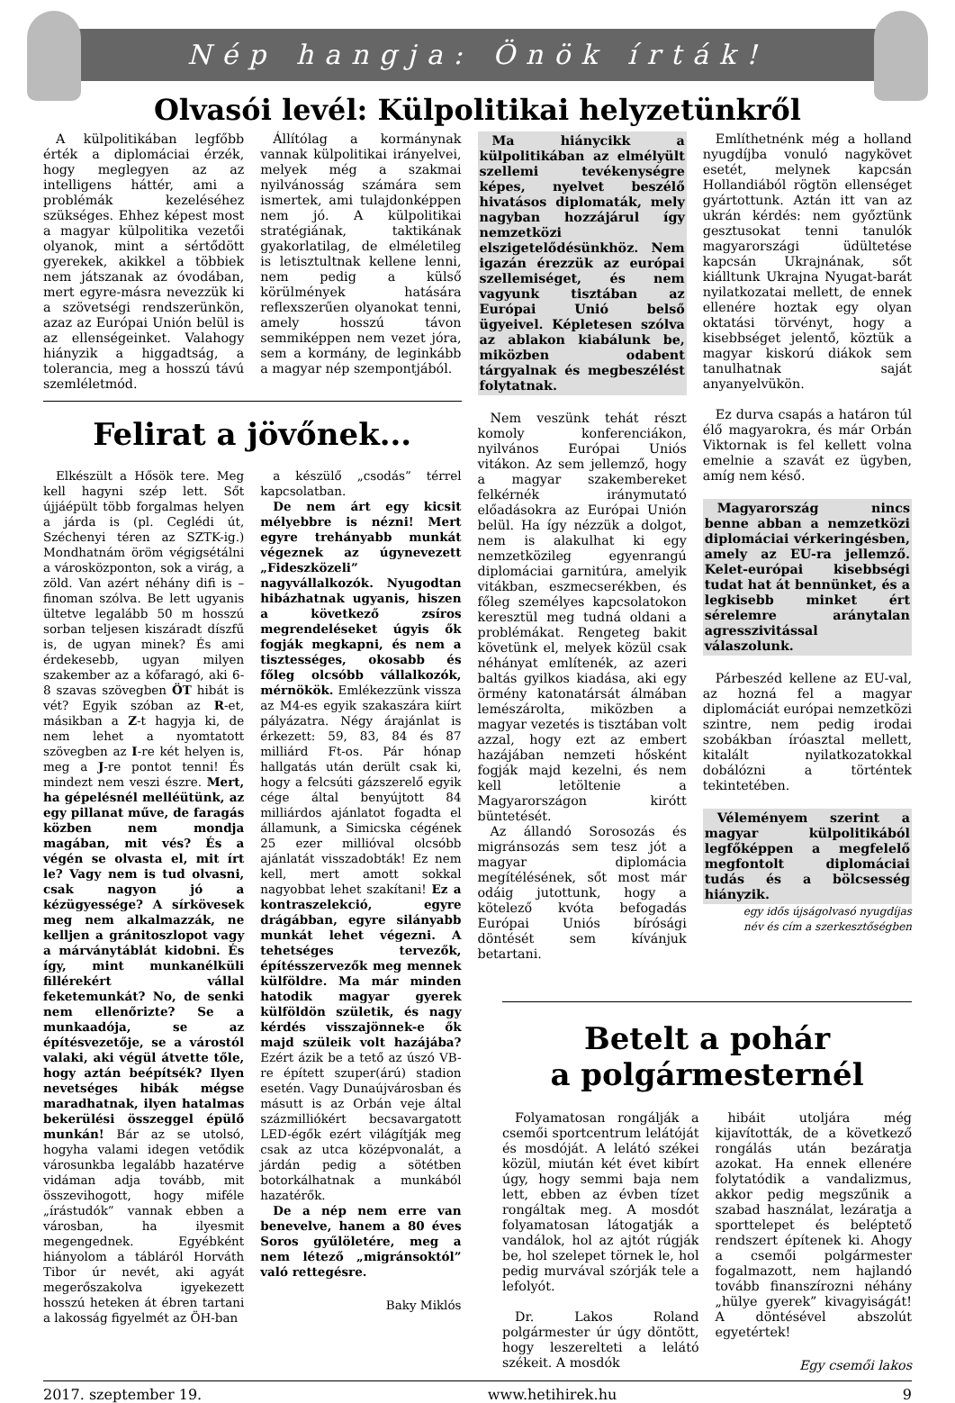Nép hangja: Önök írták!
Olvasói levél: Külpolitikai helyzetünkről
A külpolitikában legfőbb érték a diplomáciai érzék, hogy meglegyen az az intelligens háttér, ami a problémák kezeléséhez szükséges. Ehhez képest most a magyar külpolitika vezetői olyanok, mint a sértődött gyerekek, akikkel a többiek nem játszanak az óvodában, mert egyre-másra nevezzük ki a szövetségi rendszerünkön, azaz az Európai Unión belül is az ellenségeinket. Valahogy hiányzik a higgadtság, a tolerancia, meg a hosszú távú szemléletmód.
Állítólag a kormánynak vannak külpolitikai irányelvei, melyek még a szakmai nyilvánosság számára sem ismertek, ami tulajdonképpen nem jó. A külpolitikai stratégiának, taktikának gyakorlatilag, de elméletileg is letisztultnak kellene lenni, nem pedig a külső körülmények hatására reflexszerűen olyanokat tenni, amely hosszú távon semmiképpen nem vezet jóra, sem a kormány, de leginkább a magyar nép szempontjából.
Felirat a jövőnek...
Elkészült a Hősök tere. Meg kell hagyni szép lett. Sőt újjáépült több forgalmas helyen a járda is (pl. Ceglédi út, Széchenyi téren az SZTK-ig.) Mondhatnám öröm végigsétálni a városközponton, sok a virág, a zöld. Van azért néhány difi is – finoman szólva. Be lett ugyanis ültetve legalább 50 m hosszú sorban teljesen kiszáradt díszfű is, de ugyan minek? És ami érdekesebb, ugyan milyen szakember az a kőfaragó, aki 6-8 szavas szövegben ÖT hibát is vét? Egyik szóban az R-et, másikban a Z-t hagyja ki, de nem lehet a nyomtatott szövegben az I-re két helyen is, meg a J-re pontot tenni! És mindezt nem veszi észre. Mert, ha gépelésnél melléütünk, az egy pillanat műve, de faragás közben nem mondja magában, mit vés? És a végén se olvasta el, mit írt le? Vagy nem is tud olvasni, csak nagyon jó a kézügyessége? A sírkövesek meg nem alkalmazzák, ne kelljen a gránitoszlopot vagy a márványtáblát kidobni. És így, mint munkanélküli fillérekért vállal feketemunkát? No, de senki nem ellenőrizte? Se a munkaadója, se az építésvezetője, se a várostól valaki, aki végül átvette tőle, hogy aztán beépítsék? Ilyen nevetséges hibák mégse maradhatnak, ilyen hatalmas bekerülési összeggel épülő munkán! Bár az se utolsó, hogyha valami idegen vetődik városunkba legalább hazatérve vidáman adja tovább, mit összevihogott, hogy miféle „írástudók” vannak ebben a városban, ha ilyesmit megengednek. Egyébként hiányolom a tábláról Horváth Tibor úr nevét, aki agyát megerőszakolva igyekezett hosszú heteken át ébren tartani a lakosság figyelmét az ÖH-ban
a készülő „csodás” térrel kapcsolatban.
De nem árt egy kicsit mélyebbre is nézni! Mert egyre trehányabb munkát végeznek az úgynevezett „Fideszközeli” nagyvállalkozók. Nyugodtan hibázhatnak ugyanis, hiszen a következő zsíros megrendeléseket úgyis ők fogják megkapni, és nem a tisztességes, okosabb és főleg olcsóbb vállalkozók, mérnökök. Emlékezzünk vissza az M4-es egyik szakaszára kiírt pályázatra. Négy árajánlat is érkezett: 59, 83, 84 és 87 milliárd Ft-os. Pár hónap hallgatás után derült csak ki, hogy a felcsúti gázszerelő egyik cége által benyújtott 84 milliárdos ajánlatot fogadta el államunk, a Simicska cégének 25 ezer millióval olcsóbb ajánlatát visszadobták! Ez nem kell, mert amott sokkal nagyobbat lehet szakítani! Ez a kontraszelekció, egyre drágábban, egyre silányabb munkát lehet végezni. A tehetséges tervezők, építésszervezők meg mennek külföldre. Ma már minden hatodik magyar gyerek külföldön születik, és nagy kérdés visszajönnek-e ők majd szüleik volt hazájába? Ezért ázik be a tető az úszó VB-re épített szuper(árú) stadion esetén. Vagy Dunaújvárosban és másutt is az Orbán veje által százmilliókért becsavargatott LED-égők ezért világítják meg csak az utca középvonalát, a járdán pedig a sötétben botorkálhatnak a munkából hazatérők.
De a nép nem erre van benevelve, hanem a 80 éves Soros gyűlöletére, meg a nem létező „migránsoktól” való rettegésre.
Baky Miklós
Ma hiánycikk a külpolitikában az elmélyült szellemi tevékenységre képes, nyelvet beszélő hivatásos diplomaták, mely nagyban hozzájárul így nemzetközi elszigetelődésünkhöz. Nem igazán érezzük az európai szellemiséget, és nem vagyunk tisztában az Európai Unió belső ügyeivel. Képletesen szólva az ablakon kiabálunk be, miközben odabent tárgyalnak és megbeszélést folytatnak.
Nem veszünk tehát részt komoly konferenciákon, nyilvános Európai Uniós vitákon. Az sem jellemző, hogy a magyar szakembereket felkérnék iránymutató előadásokra az Európai Unión belül. Ha így nézzük a dolgot, nem is alakulhat ki egy nemzetközileg egyenrangú diplomáciai garnitúra, amelyik vitákban, eszmecserékben, és főleg személyes kapcsolatokon keresztül meg tudná oldani a problémákat. Rengeteg bakit követünk el, melyek közül csak néhányat említenék, az azeri baltás gyilkos kiadása, aki egy örmény katonatársát álmában lemészárolta, miközben a magyar vezetés is tisztában volt azzal, hogy ezt az embert hazájában nemzeti hősként fogják majd kezelni, és nem kell letöltenie a Magyarországon kirótt büntetését.
Az állandó Sorosozás és migránsozás sem tesz jót a magyar diplomácia megítélésének, sőt most már odáig jutottunk, hogy a kötelező kvóta befogadás Európai Uniós bírósági döntését sem kívánjuk betartani.
Említhetnénk még a holland nyugdíjba vonuló nagykövet esetét, melynek kapcsán Hollandiából rögtön ellenséget gyártottunk. Aztán itt van az ukrán kérdés: nem győztünk gesztusokat tenni tanulók magyarországi üdültetése kapcsán Ukrajnának, sőt kiálltunk Ukrajna Nyugat-barát nyilatkozatai mellett, de ennek ellenére hoztak egy olyan oktatási törvényt, hogy a kisebbséget jelentő, köztük a magyar kiskorú diákok sem tanulhatnak saját anyanyelvükön.
Ez durva csapás a határon túl élő magyarokra, és már Orbán Viktornak is fel kellett volna emelnie a szavát ez ügyben, amíg nem késő.
Magyarország nincs benne abban a nemzetközi diplomáciai vérkeringésben, amely az EU-ra jellemző. Kelet-európai kisebbségi tudat hat át bennünket, és a legkisebb minket ért sérelemre aránytalan agresszivitással válaszolunk.
Párbeszéd kellene az EU-val, az hozná fel a magyar diplomáciát európai nemzetközi szintre, nem pedig irodai szobákban íróasztal mellett, kitalált nyilatkozatokkal dobálózni a történtek tekintetében.
Véleményem szerint a magyar külpolitikából legfőképpen a megfelelő megfontolt diplomáciai tudás és a bölcsesség hiányzik.
egy idős újságolvasó nyugdíjas
név és cím a szerkesztőségben
Betelt a pohár
a polgármesternél
Folyamatosan rongálják a csemői sportcentrum lelátóját és mosdóját. A lelátó székei közül, miután két évet kibírt úgy, hogy semmi baja nem lett, ebben az évben tízet rongáltak meg. A mosdót folyamatosan látogatják a vandálok, hol az ajtót rúgják be, hol szelepet törnek le, hol pedig murvával szórják tele a lefolyót.
Dr. Lakos Roland polgármester úr úgy döntött, hogy leszerelteti a lelátó székeit. A mosdók
hibáit utoljára még kijavították, de a következő rongálás után bezáratja azokat. Ha ennek ellenére folytatódik a vandalizmus, akkor pedig megszűnik a szabad használat, lezáratja a sporttelepet és beléptető rendszert építenek ki. Ahogy a csemői polgármester fogalmazott, nem hajlandó tovább finanszírozni néhány „hülye gyerek” kivagyiságát! A döntésével abszolút egyetértek!
Egy csemői lakos
2017. szeptember 19. www.hetihirek.hu 9